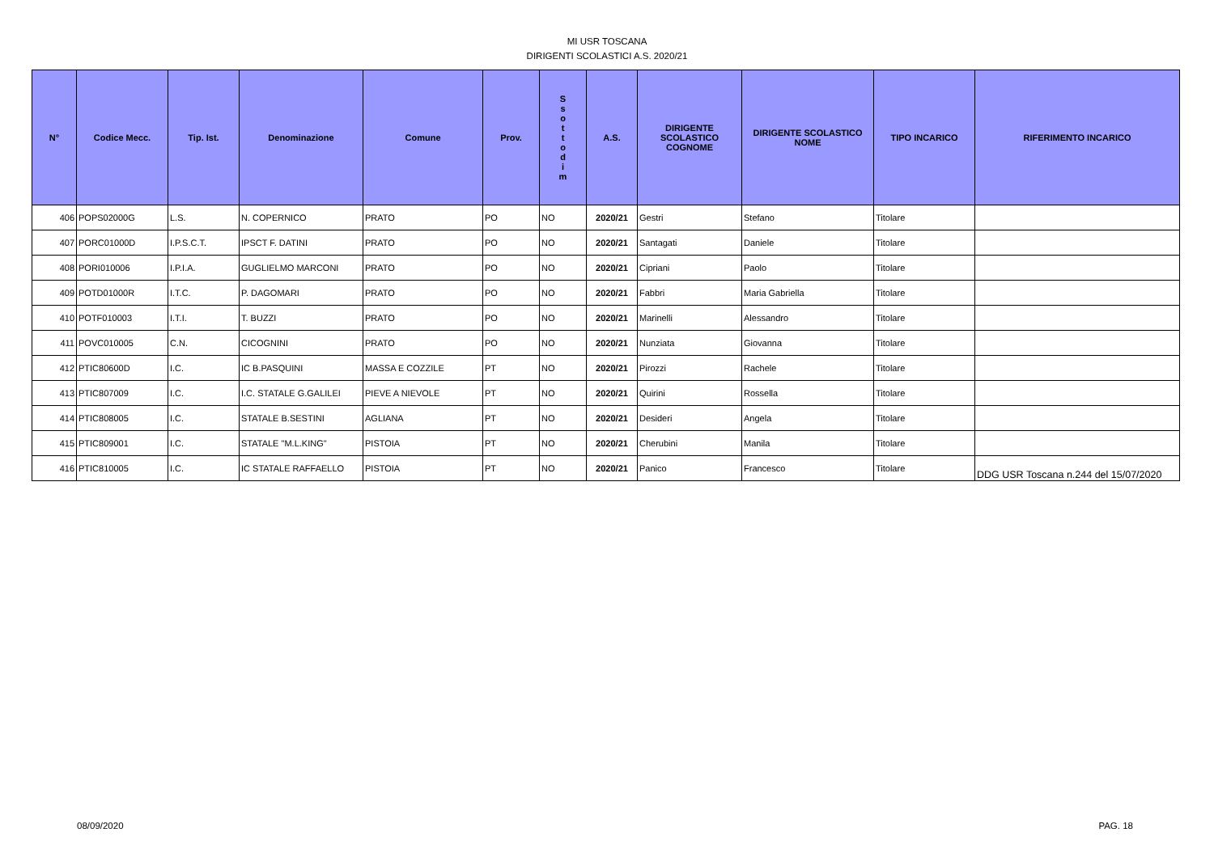MI USR TOSCANA
DIRIGENTI SCOLASTICI A.S. 2020/21
| N° | Codice Mecc. | Tip. Ist. | Denominazione | Comune | Prov. | S s o t t o d i m | A.S. | DIRIGENTE SCOLASTICO COGNOME | DIRIGENTE SCOLASTICO NOME | TIPO INCARICO | RIFERIMENTO INCARICO |
| --- | --- | --- | --- | --- | --- | --- | --- | --- | --- | --- | --- |
| 406 | POPS02000G | L.S. | N. COPERNICO | PRATO | PO | NO | 2020/21 | Gestri | Stefano | Titolare | |
| 407 | PORC01000D | I.P.S.C.T. | IPSCT F. DATINI | PRATO | PO | NO | 2020/21 | Santagati | Daniele | Titolare | |
| 408 | PORI010006 | I.P.I.A. | GUGLIELMO MARCONI | PRATO | PO | NO | 2020/21 | Cipriani | Paolo | Titolare | |
| 409 | POTD01000R | I.T.C. | P. DAGOMARI | PRATO | PO | NO | 2020/21 | Fabbri | Maria Gabriella | Titolare | |
| 410 | POTF010003 | I.T.I. | T. BUZZI | PRATO | PO | NO | 2020/21 | Marinelli | Alessandro | Titolare | |
| 411 | POVC010005 | C.N. | CICOGNINI | PRATO | PO | NO | 2020/21 | Nunziata | Giovanna | Titolare | |
| 412 | PTIC80600D | I.C. | IC B.PASQUINI | MASSA E COZZILE | PT | NO | 2020/21 | Pirozzi | Rachele | Titolare | |
| 413 | PTIC807009 | I.C. | I.C. STATALE G.GALILEI | PIEVE A NIEVOLE | PT | NO | 2020/21 | Quirini | Rossella | Titolare | |
| 414 | PTIC808005 | I.C. | STATALE B.SESTINI | AGLIANA | PT | NO | 2020/21 | Desideri | Angela | Titolare | |
| 415 | PTIC809001 | I.C. | STATALE "M.L.KING" | PISTOIA | PT | NO | 2020/21 | Cherubini | Manila | Titolare | |
| 416 | PTIC810005 | I.C. | IC STATALE RAFFAELLO | PISTOIA | PT | NO | 2020/21 | Panico | Francesco | Titolare | DDG USR Toscana n.244 del 15/07/2020 |
08/09/2020 PAG. 18